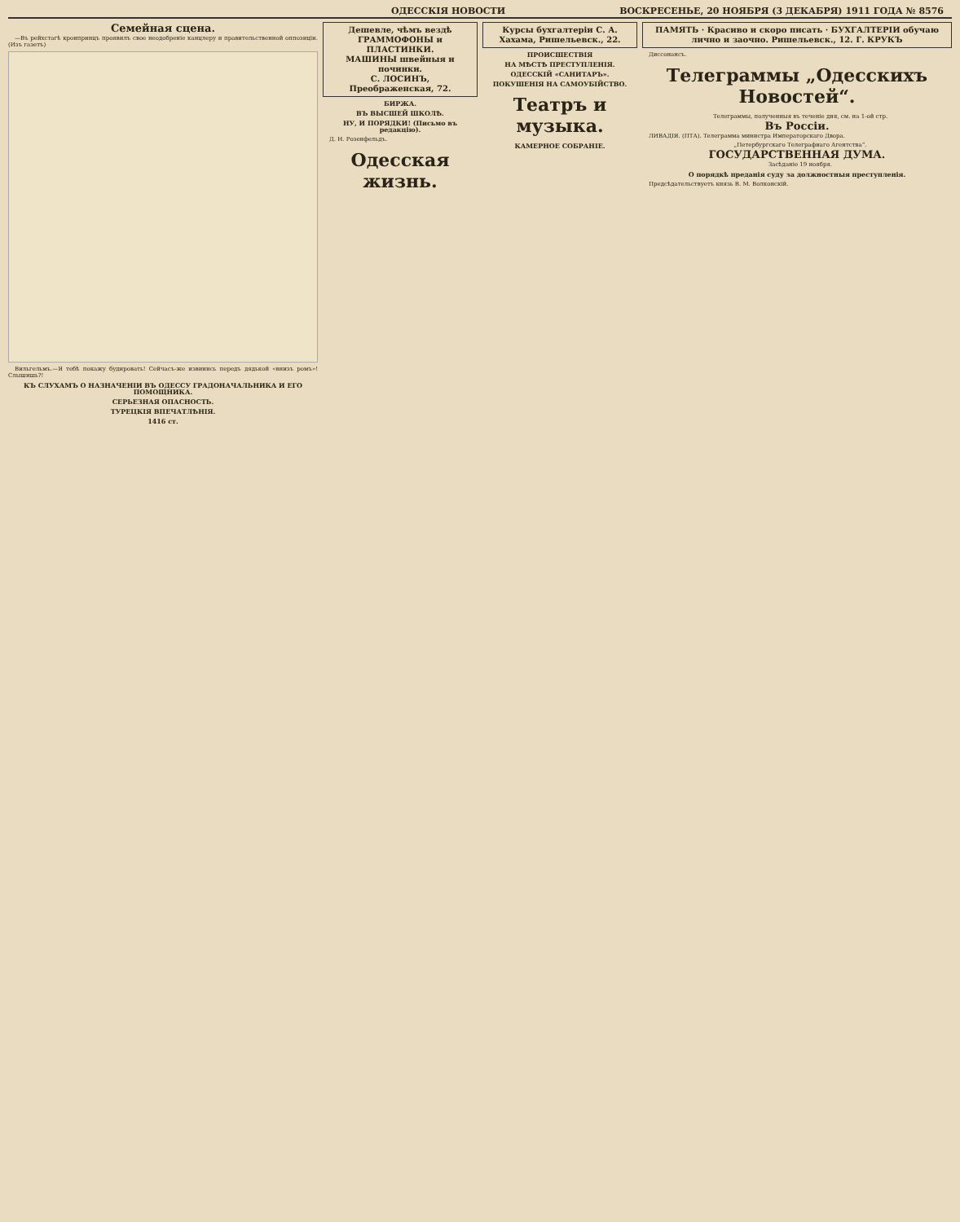ОДЕССКІЯ НОВОСТИ ВОСКРЕСЕНЬЕ, 20 НОЯБРЯ (3 ДЕКАБРЯ) 1911 ГОДА № 8576
Семейная сцена.
—Въ рейхстагѣ кронпринцъ проявилъ свое неодобреніе канцлеру и правительственной оппозиціи. (Изъ газетъ)
Вильгельмъ.—Я тебѣ покажу будировать! Сейчасъ-же извинись передъ дядькой «внизъ ромъ»! Слышишь?!
КЪ СЛУХАМЪ О НАЗНАЧЕНІИ ВЪ ОДЕССУ ГРАДОНАЧАЛЬНИКА И ЕГО ПОМОЩНИКА.
СЕРЬЕЗНАЯ ОПАСНОСТЬ.
ТУРЕЦКІЯ ВПЕЧАТЛѢНІЯ.
1416 ст.
Дешевле, чѣмъ вездѣ
ГРАММОФОНЫ и ПЛАСТИНКИ.
МАШИНЫ швейныя и починки.
С. ЛОСИНЪ,
Преображенская, 72.
БИРЖА.
ВЪ ВЫСШЕЙ ШКОЛѢ.
НУ, И ПОРЯДКИ! (Письмо въ редакцію).
Д. Н. Розенфельдъ.
Одесская жизнь.
Курсы бухгалтеріи С. А. Хахама, Ришельевск., 22.
ПРОИСШЕСТВІЯ
НА МѢСТѢ ПРЕСТУПЛЕНІЯ.
ОДЕССКІЙ «САНИТАРЪ».
ПОКУШЕНІЯ НА САМОУБІЙСТВО.
Театръ и музыка.
КАМЕРНОЕ СОБРАНІЕ.
ПАМЯТЬ · Красиво и скоро писать · БУХГАЛТЕРІИ обучаю лично и заочно. Ришельевск., 12. Г. КРУКЪ
Диссонансъ.
Телеграммы „Одесскихъ Новостей“.
Телеграммы, полученныя въ теченіе дня, см. на 1-ой стр.
Въ Россіи.
ЛИВАДІЯ. (ПТА). Телеграмма министра Императорскаго Двора.
„Петербургскаго Телеграфнаго Агентства“.
ГОСУДАРСТВЕННАЯ ДУМА.
Засѣданіе 19 ноября.
О порядкѣ преданія суду за должностныя преступленія.
Предсѣдательствуетъ князь В. М. Волконскій.